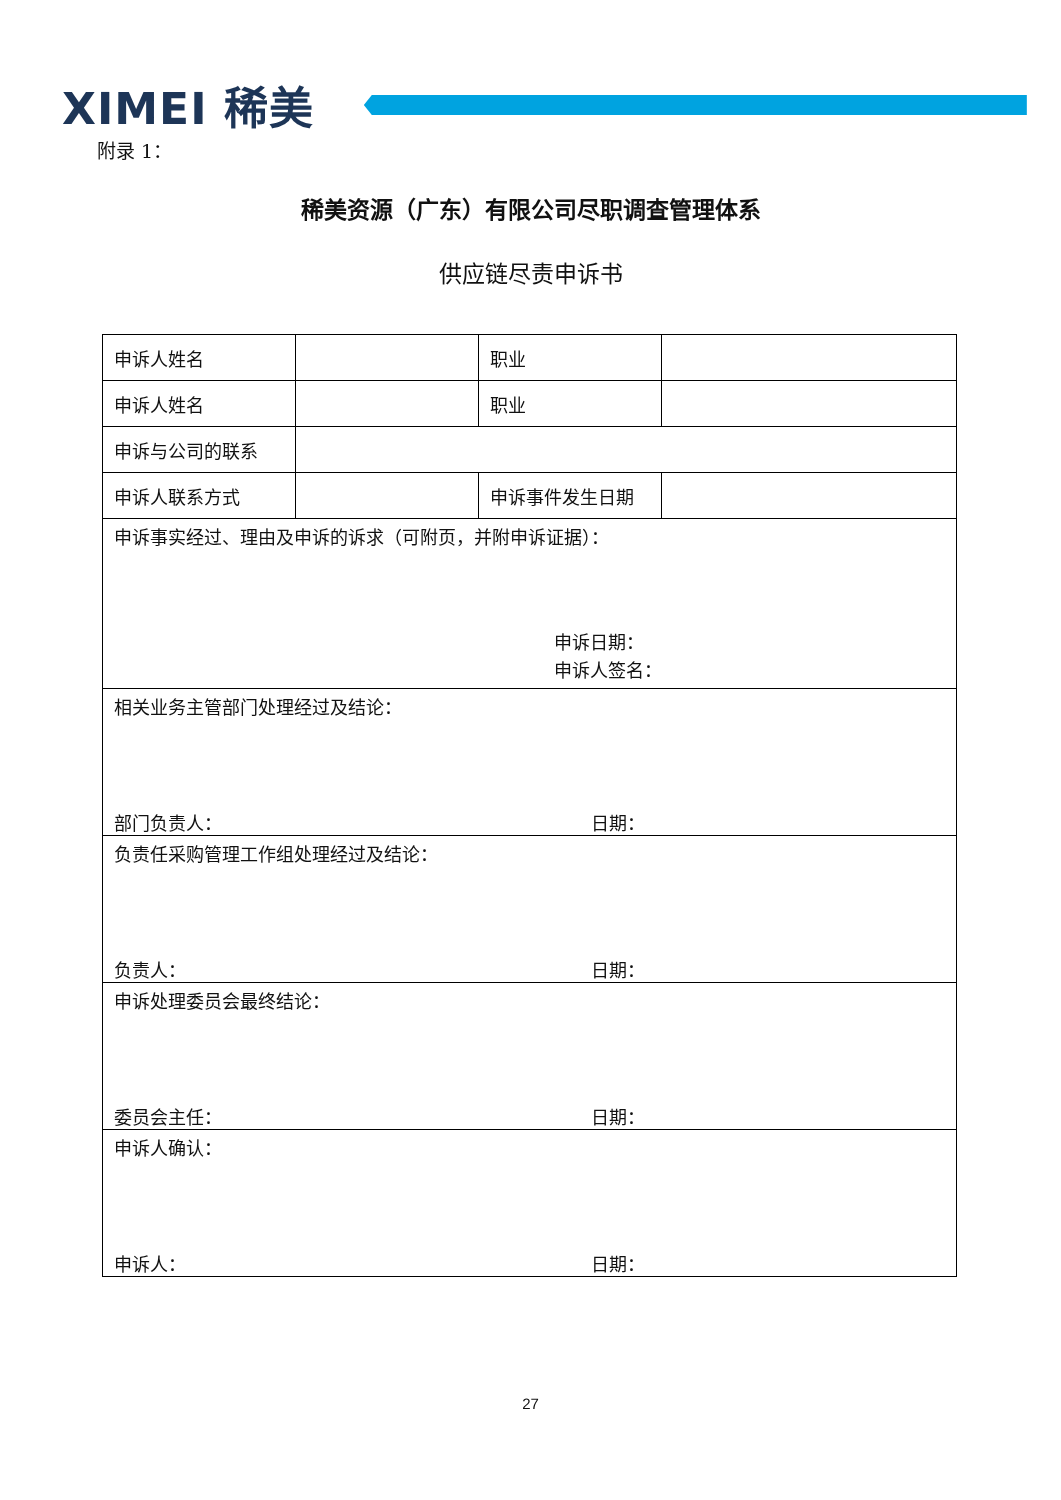XIMEI 稀美
附录 1：
稀美资源（广东）有限公司尽职调查管理体系
供应链尽责申诉书
| 申诉人姓名 | | 职业 | |
| 申诉人姓名 | | 职业 | |
| 申诉与公司的联系 | | | |
| 申诉人联系方式 | | 申诉事件发生日期 | |
| 申诉事实经过、理由及申诉的诉求（可附页，并附申诉证据）： 申诉日期： 申诉人签名： | | | |
| 相关业务主管部门处理经过及结论： 部门负责人： 日期： | | | |
| 负责任采购管理工作组处理经过及结论： 负责人： 日期： | | | |
| 申诉处理委员会最终结论： 委员会主任： 日期： | | | |
| 申诉人确认： 申诉人： 日期： | | | |
27